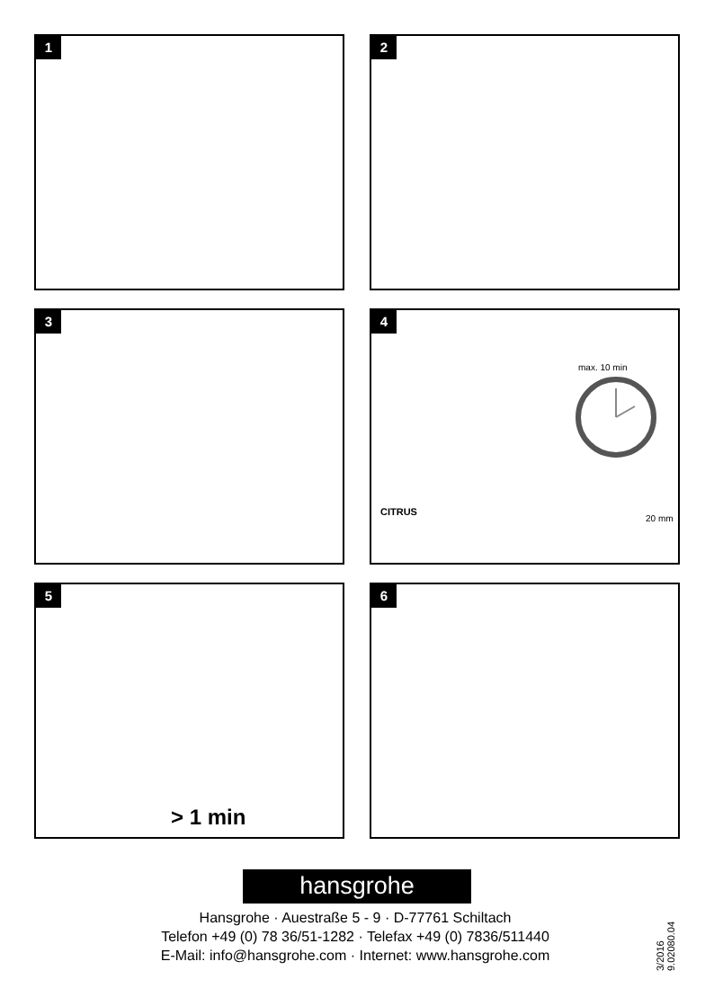1
2
3
4
max. 10 min
CITRUS
20 mm
5
> 1 min
6
hansgrohe
Hansgrohe · Auestraße 5 - 9 · D-77761 Schiltach
Telefon +49 (0) 78 36/51-1282 · Telefax +49 (0) 7836/511440
E-Mail: info@hansgrohe.com · Internet: www.hansgrohe.com
3/2016 9.02080.04